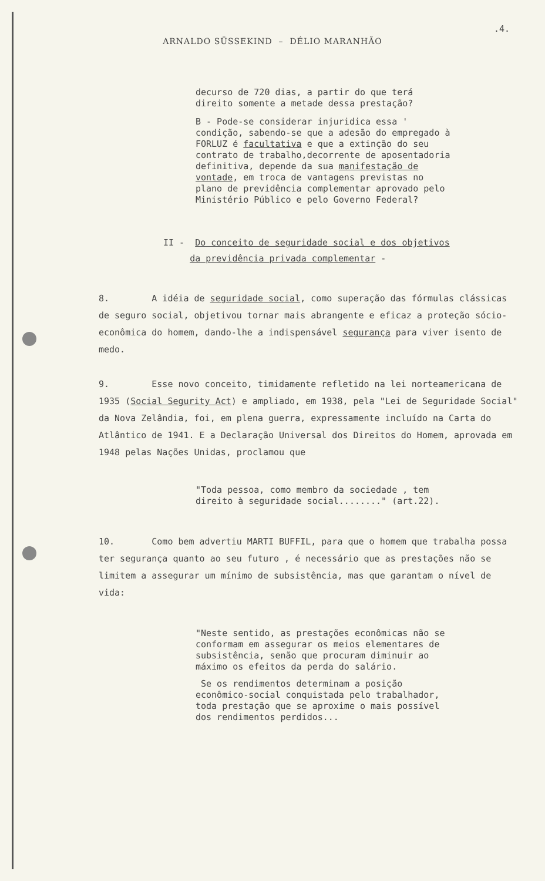.4.
ARNALDO SÜSSEKIND – DÉLIO MARANHÃO
decurso de 720 dias, a partir do que terá direito somente a metade dessa prestação?
B - Pode-se considerar injuridica essa ' condição, sabendo-se que a adesão do empregado à FORLUZ é facultativa e que a extinção do seu contrato de trabalho,decorrente de aposentadoria definitiva, depende da sua manifestação de vontade, em troca de vantagens previstas no plano de previdência complementar aprovado pelo Ministério Público e pelo Governo Federal?
II - Do conceito de seguridade social e dos objetivos
da previdência privada complementar -
8. A idéia de seguridade social, como superação das fórmulas clássicas de seguro social, objetivou tornar mais abrangente e eficaz a proteção sócio-econômica do homem, dando-lhe a indispensável segurança para viver isento de medo.
9. Esse novo conceito, timidamente refletido na lei norteamericana de 1935 (Social Segurity Act) e ampliado, em 1938, pela "Lei de Seguridade Social" da Nova Zelândia, foi, em plena guerra, expressamente incluído na Carta do Atlântico de 1941. E a Declaração Universal dos Direitos do Homem, aprovada em 1948 pelas Nações Unidas, proclamou que
"Toda pessoa, como membro da sociedade , tem direito à seguridade social........" (art.22).
10. Como bem advertiu MARTI BUFFIL, para que o homem que trabalha possa ter segurança quanto ao seu futuro , é necessário que as prestações não se limitem a assegurar um mínimo de subsistência, mas que garantam o nível de vida:
"Neste sentido, as prestações econômicas não se conformam em assegurar os meios elementares de subsistência, senão que procuram diminuir ao máximo os efeitos da perda do salário.
Se os rendimentos determinam a posição econômico-social conquistada pelo trabalhador, toda prestação que se aproxime o mais possível dos rendimentos perdidos...